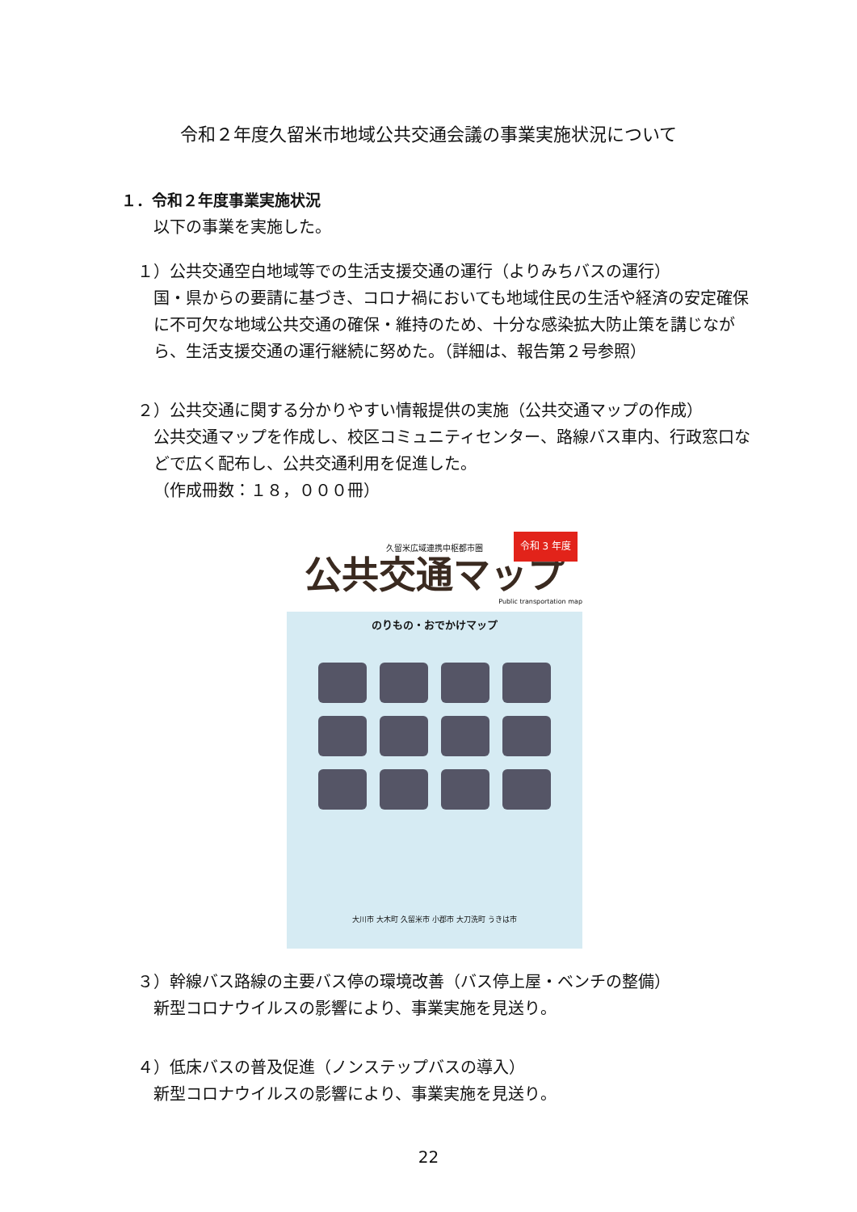令和２年度久留米市地域公共交通会議の事業実施状況について
１．令和２年度事業実施状況
以下の事業を実施した。
１）公共交通空白地域等での生活支援交通の運行（よりみちバスの運行）
国・県からの要請に基づき、コロナ禍においても地域住民の生活や経済の安定確保に不可欠な地域公共交通の確保・維持のため、十分な感染拡大防止策を講じながら、生活支援交通の運行継続に努めた。（詳細は、報告第２号参照）
２）公共交通に関する分かりやすい情報提供の実施（公共交通マップの作成）
公共交通マップを作成し、校区コミュニティセンター、路線バス車内、行政窓口などで広く配布し、公共交通利用を促進した。
（作成冊数：１８，０００冊）
令和 3 年度
久留米広域連携中枢都市圏
公共交通マップ
Public transportation map
のりもの・おでかけマップ
大川市 大木町 久留米市 小郡市 大刀洗町 うきは市
３）幹線バス路線の主要バス停の環境改善（バス停上屋・ベンチの整備）
新型コロナウイルスの影響により、事業実施を見送り。
４）低床バスの普及促進（ノンステップバスの導入）
新型コロナウイルスの影響により、事業実施を見送り。
22